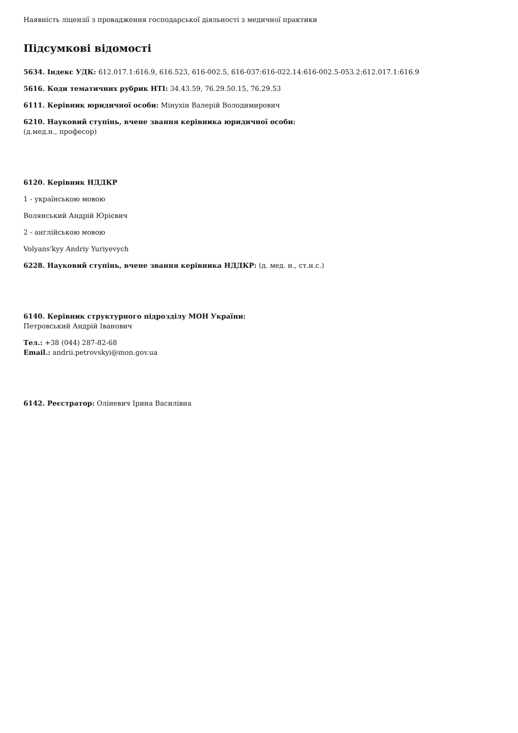Наявність ліцензії з провадження господарської діяльності з медичної практики
Підсумкові відомості
5634. Індекс УДК: 612.017.1:616.9, 616.523, 616-002.5, 616-037:616-022.14:616-002.5-053.2:612.017.1:616.9
5616. Коди тематичних рубрик НТІ: 34.43.59, 76.29.50.15, 76.29.53
6111. Керівник юридичної особи: Мінухін Валерій Володимирович
6210. Науковий ступінь, вчене звання керівника юридичної особи:
(д.мед.н., професор)
6120. Керівник НДДКР
1 - українською мовою
Волянський Андрій Юрієвич
2 - англійською мовою
Volyans'kyy Andriy Yuriyevych
6228. Науковий ступінь, вчене звання керівника НДДКР: (д. мед. н., ст.н.с.)
6140. Керівник структурного підрозділу МОН України:
Петровський Андрій Іванович
Тел.: +38 (044) 287-82-68
Email.: andrii.petrovskyi@mon.gov.ua
6142. Реєстратор: Оліневич Ірина Василівна